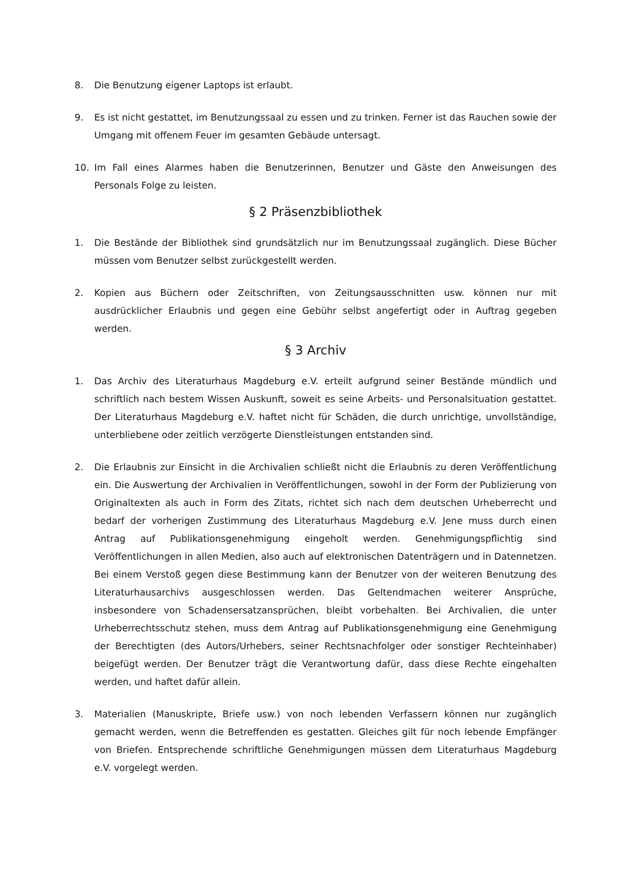8. Die Benutzung eigener Laptops ist erlaubt.
9. Es ist nicht gestattet, im Benutzungssaal zu essen und zu trinken. Ferner ist das Rauchen sowie der Umgang mit offenem Feuer im gesamten Gebäude untersagt.
10. Im Fall eines Alarmes haben die Benutzerinnen, Benutzer und Gäste den Anweisungen des Personals Folge zu leisten.
§ 2 Präsenzbibliothek
1. Die Bestände der Bibliothek sind grundsätzlich nur im Benutzungssaal zugänglich. Diese Bücher müssen vom Benutzer selbst zurückgestellt werden.
2. Kopien aus Büchern oder Zeitschriften, von Zeitungsausschnitten usw. können nur mit ausdrücklicher Erlaubnis und gegen eine Gebühr selbst angefertigt oder in Auftrag gegeben werden.
§ 3 Archiv
1. Das Archiv des Literaturhaus Magdeburg e.V. erteilt aufgrund seiner Bestände mündlich und schriftlich nach bestem Wissen Auskunft, soweit es seine Arbeits- und Personalsituation gestattet. Der Literaturhaus Magdeburg e.V. haftet nicht für Schäden, die durch unrichtige, unvollständige, unterbliebene oder zeitlich verzögerte Dienstleistungen entstanden sind.
2. Die Erlaubnis zur Einsicht in die Archivalien schließt nicht die Erlaubnis zu deren Veröffentlichung ein. Die Auswertung der Archivalien in Veröffentlichungen, sowohl in der Form der Publizierung von Originaltexten als auch in Form des Zitats, richtet sich nach dem deutschen Urheberrecht und bedarf der vorherigen Zustimmung des Literaturhaus Magdeburg e.V. Jene muss durch einen Antrag auf Publikationsgenehmigung eingeholt werden. Genehmigungspflichtig sind Veröffentlichungen in allen Medien, also auch auf elektronischen Datenträgern und in Datennetzen. Bei einem Verstoß gegen diese Bestimmung kann der Benutzer von der weiteren Benutzung des Literaturhausarchivs ausgeschlossen werden. Das Geltendmachen weiterer Ansprüche, insbesondere von Schadensersatzansprüchen, bleibt vorbehalten. Bei Archivalien, die unter Urheberrechtsschutz stehen, muss dem Antrag auf Publikationsgenehmigung eine Genehmigung der Berechtigten (des Autors/Urhebers, seiner Rechtsnachfolger oder sonstiger Rechteinhaber) beigefügt werden. Der Benutzer trägt die Verantwortung dafür, dass diese Rechte eingehalten werden, und haftet dafür allein.
3. Materialien (Manuskripte, Briefe usw.) von noch lebenden Verfassern können nur zugänglich gemacht werden, wenn die Betreffenden es gestatten. Gleiches gilt für noch lebende Empfänger von Briefen. Entsprechende schriftliche Genehmigungen müssen dem Literaturhaus Magdeburg e.V. vorgelegt werden.